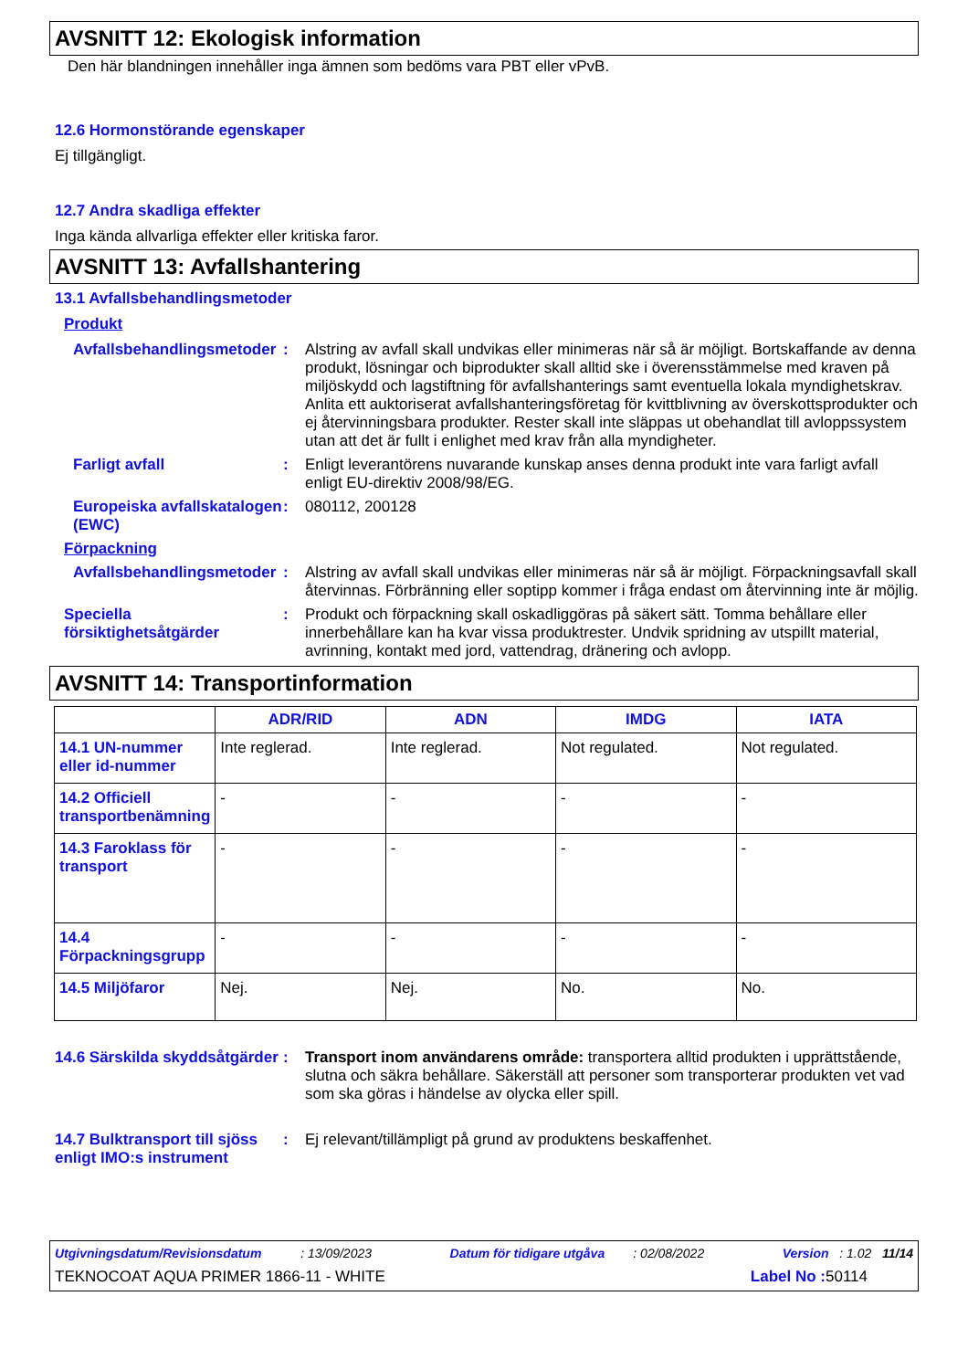AVSNITT 12: Ekologisk information
Den här blandningen innehåller inga ämnen som bedöms vara PBT eller vPvB.
12.6 Hormonstörande egenskaper
Ej tillgängligt.
12.7 Andra skadliga effekter
Inga kända allvarliga effekter eller kritiska faror.
AVSNITT 13: Avfallshantering
13.1 Avfallsbehandlingsmetoder
Produkt
Avfallsbehandlingsmetoder
:
Alstring av avfall skall undvikas eller minimeras när så är möjligt. Bortskaffande av denna produkt, lösningar och biprodukter skall alltid ske i överensstämmelse med kraven på miljöskydd och lagstiftning för avfallshanterings samt eventuella lokala myndighetskrav. Anlita ett auktoriserat avfallshanteringsföretag för kvittblivning av överskottsprodukter och ej återvinningsbara produkter. Rester skall inte släppas ut obehandlat till avloppssystem utan att det är fullt i enlighet med krav från alla myndigheter.
Farligt avfall :
Enligt leverantörens nuvarande kunskap anses denna produkt inte vara farligt avfall enligt EU-direktiv 2008/98/EG.
Europeiska avfallskatalogen (EWC)
:
080112, 200128
Förpackning
Avfallsbehandlingsmetoder
:
Alstring av avfall skall undvikas eller minimeras när så är möjligt. Förpackningsavfall skall återvinnas. Förbränning eller soptipp kommer i fråga endast om återvinning inte är möjlig.
Speciella försiktighetsåtgärder
:
Produkt och förpackning skall oskadliggöras på säkert sätt. Tomma behållare eller innerbehållare kan ha kvar vissa produktrester. Undvik spridning av utspillt material, avrinning, kontakt med jord, vattendrag, dränering och avlopp.
AVSNITT 14: Transportinformation
| | ADR/RID | ADN | IMDG | IATA |
| --- | --- | --- | --- | --- |
| 14.1 UN-nummer eller id-nummer | Inte reglerad. | Inte reglerad. | Not regulated. | Not regulated. |
| 14.2 Officiell transportbenämning | - | - | - | - |
| 14.3 Faroklass för transport | - | - | - | - |
| 14.4 Förpackningsgrupp | - | - | - | - |
| 14.5 Miljöfaror | Nej. | Nej. | No. | No. |
14.6 Särskilda skyddsåtgärder
:
Transport inom användarens område: transportera alltid produkten i upprättstående, slutna och säkra behållare. Säkerställ att personer som transporterar produkten vet vad som ska göras i händelse av olycka eller spill.
14.7 Bulktransport till sjöss enligt IMO:s instrument
:
Ej relevant/tillämpligt på grund av produktens beskaffenhet.
Utgivningsdatum/Revisionsdatum : 13/09/2023 Datum för tidigare utgåva : 02/08/2022 Version : 1.02 11/14
TEKNOCOAT AQUA PRIMER 1866-11 - WHITE Label No : 50114